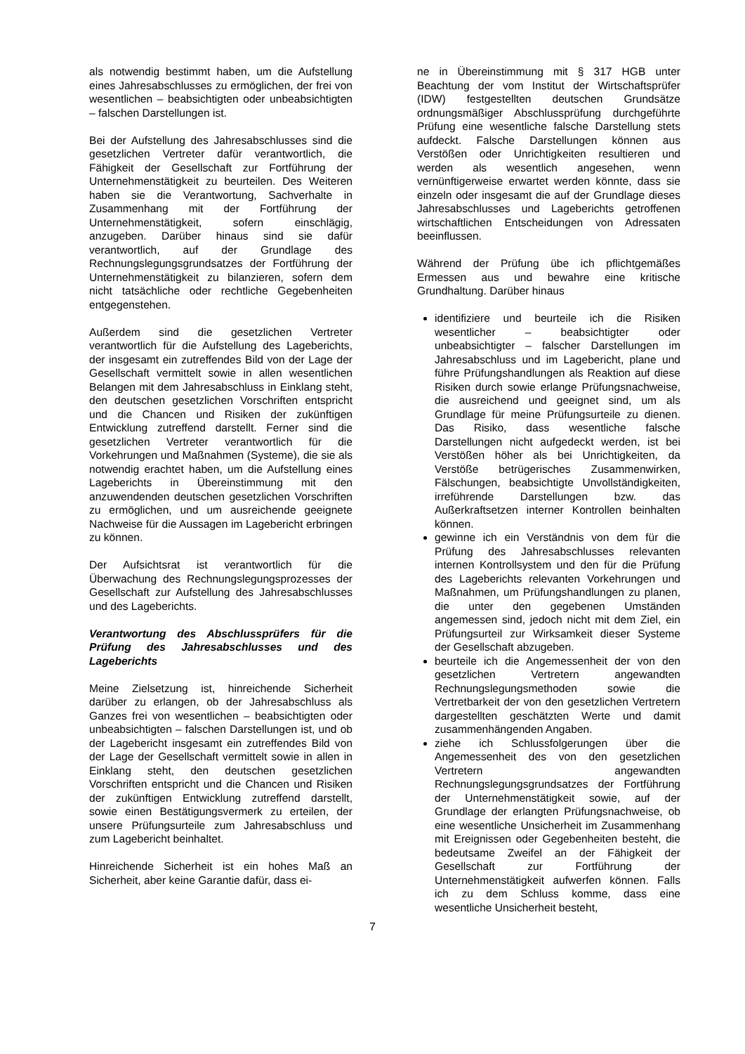als notwendig bestimmt haben, um die Aufstellung eines Jahresabschlusses zu ermöglichen, der frei von wesentlichen – beabsichtigten oder unbeabsichtigten – falschen Darstellungen ist.
Bei der Aufstellung des Jahresabschlusses sind die gesetzlichen Vertreter dafür verantwortlich, die Fähigkeit der Gesellschaft zur Fortführung der Unternehmenstätigkeit zu beurteilen. Des Weiteren haben sie die Verantwortung, Sachverhalte in Zusammenhang mit der Fortführung der Unternehmenstätigkeit, sofern einschlägig, anzugeben. Darüber hinaus sind sie dafür verantwortlich, auf der Grundlage des Rechnungslegungsgrundsatzes der Fortführung der Unternehmenstätigkeit zu bilanzieren, sofern dem nicht tatsächliche oder rechtliche Gegebenheiten entgegenstehen.
Außerdem sind die gesetzlichen Vertreter verantwortlich für die Aufstellung des Lageberichts, der insgesamt ein zutreffendes Bild von der Lage der Gesellschaft vermittelt sowie in allen wesentlichen Belangen mit dem Jahresabschluss in Einklang steht, den deutschen gesetzlichen Vorschriften entspricht und die Chancen und Risiken der zukünftigen Entwicklung zutreffend darstellt. Ferner sind die gesetzlichen Vertreter verantwortlich für die Vorkehrungen und Maßnahmen (Systeme), die sie als notwendig erachtet haben, um die Aufstellung eines Lageberichts in Übereinstimmung mit den anzuwendenden deutschen gesetzlichen Vorschriften zu ermöglichen, und um ausreichende geeignete Nachweise für die Aussagen im Lagebericht erbringen zu können.
Der Aufsichtsrat ist verantwortlich für die Überwachung des Rechnungslegungsprozesses der Gesellschaft zur Aufstellung des Jahresabschlusses und des Lageberichts.
Verantwortung des Abschlussprüfers für die Prüfung des Jahresabschlusses und des Lageberichts
Meine Zielsetzung ist, hinreichende Sicherheit darüber zu erlangen, ob der Jahresabschluss als Ganzes frei von wesentlichen – beabsichtigten oder unbeabsichtigten – falschen Darstellungen ist, und ob der Lagebericht insgesamt ein zutreffendes Bild von der Lage der Gesellschaft vermittelt sowie in allen in Einklang steht, den deutschen gesetzlichen Vorschriften entspricht und die Chancen und Risiken der zukünftigen Entwicklung zutreffend darstellt, sowie einen Bestätigungsvermerk zu erteilen, der unsere Prüfungsurteile zum Jahresabschluss und zum Lagebericht beinhaltet.
Hinreichende Sicherheit ist ein hohes Maß an Sicherheit, aber keine Garantie dafür, dass ei-
ne in Übereinstimmung mit § 317 HGB unter Beachtung der vom Institut der Wirtschaftsprüfer (IDW) festgestellten deutschen Grundsätze ordnungsmäßiger Abschlussprüfung durchgeführte Prüfung eine wesentliche falsche Darstellung stets aufdeckt. Falsche Darstellungen können aus Verstößen oder Unrichtigkeiten resultieren und werden als wesentlich angesehen, wenn vernünftigerweise erwartet werden könnte, dass sie einzeln oder insgesamt die auf der Grundlage dieses Jahresabschlusses und Lageberichts getroffenen wirtschaftlichen Entscheidungen von Adressaten beeinflussen.
Während der Prüfung übe ich pflichtgemäßes Ermessen aus und bewahre eine kritische Grundhaltung. Darüber hinaus
identifiziere und beurteile ich die Risiken wesentlicher – beabsichtigter oder unbeabsichtigter – falscher Darstellungen im Jahresabschluss und im Lagebericht, plane und führe Prüfungshandlungen als Reaktion auf diese Risiken durch sowie erlange Prüfungsnachweise, die ausreichend und geeignet sind, um als Grundlage für meine Prüfungsurteile zu dienen. Das Risiko, dass wesentliche falsche Darstellungen nicht aufgedeckt werden, ist bei Verstößen höher als bei Unrichtigkeiten, da Verstöße betrügerisches Zusammenwirken, Fälschungen, beabsichtigte Unvollständigkeiten, irreführende Darstellungen bzw. das Außerkraftsetzen interner Kontrollen beinhalten können.
gewinne ich ein Verständnis von dem für die Prüfung des Jahresabschlusses relevanten internen Kontrollsystem und den für die Prüfung des Lageberichts relevanten Vorkehrungen und Maßnahmen, um Prüfungshandlungen zu planen, die unter den gegebenen Umständen angemessen sind, jedoch nicht mit dem Ziel, ein Prüfungsurteil zur Wirksamkeit dieser Systeme der Gesellschaft abzugeben.
beurteile ich die Angemessenheit der von den gesetzlichen Vertretern angewandten Rechnungslegungsmethoden sowie die Vertretbarkeit der von den gesetzlichen Vertretern dargestellten geschätzten Werte und damit zusammenhängenden Angaben.
ziehe ich Schlussfolgerungen über die Angemessenheit des von den gesetzlichen Vertretern angewandten Rechnungslegungsgrundsatzes der Fortführung der Unternehmenstätigkeit sowie, auf der Grundlage der erlangten Prüfungsnachweise, ob eine wesentliche Unsicherheit im Zusammenhang mit Ereignissen oder Gegebenheiten besteht, die bedeutsame Zweifel an der Fähigkeit der Gesellschaft zur Fortführung der Unternehmenstätigkeit aufwerfen können. Falls ich zu dem Schluss komme, dass eine wesentliche Unsicherheit besteht,
7